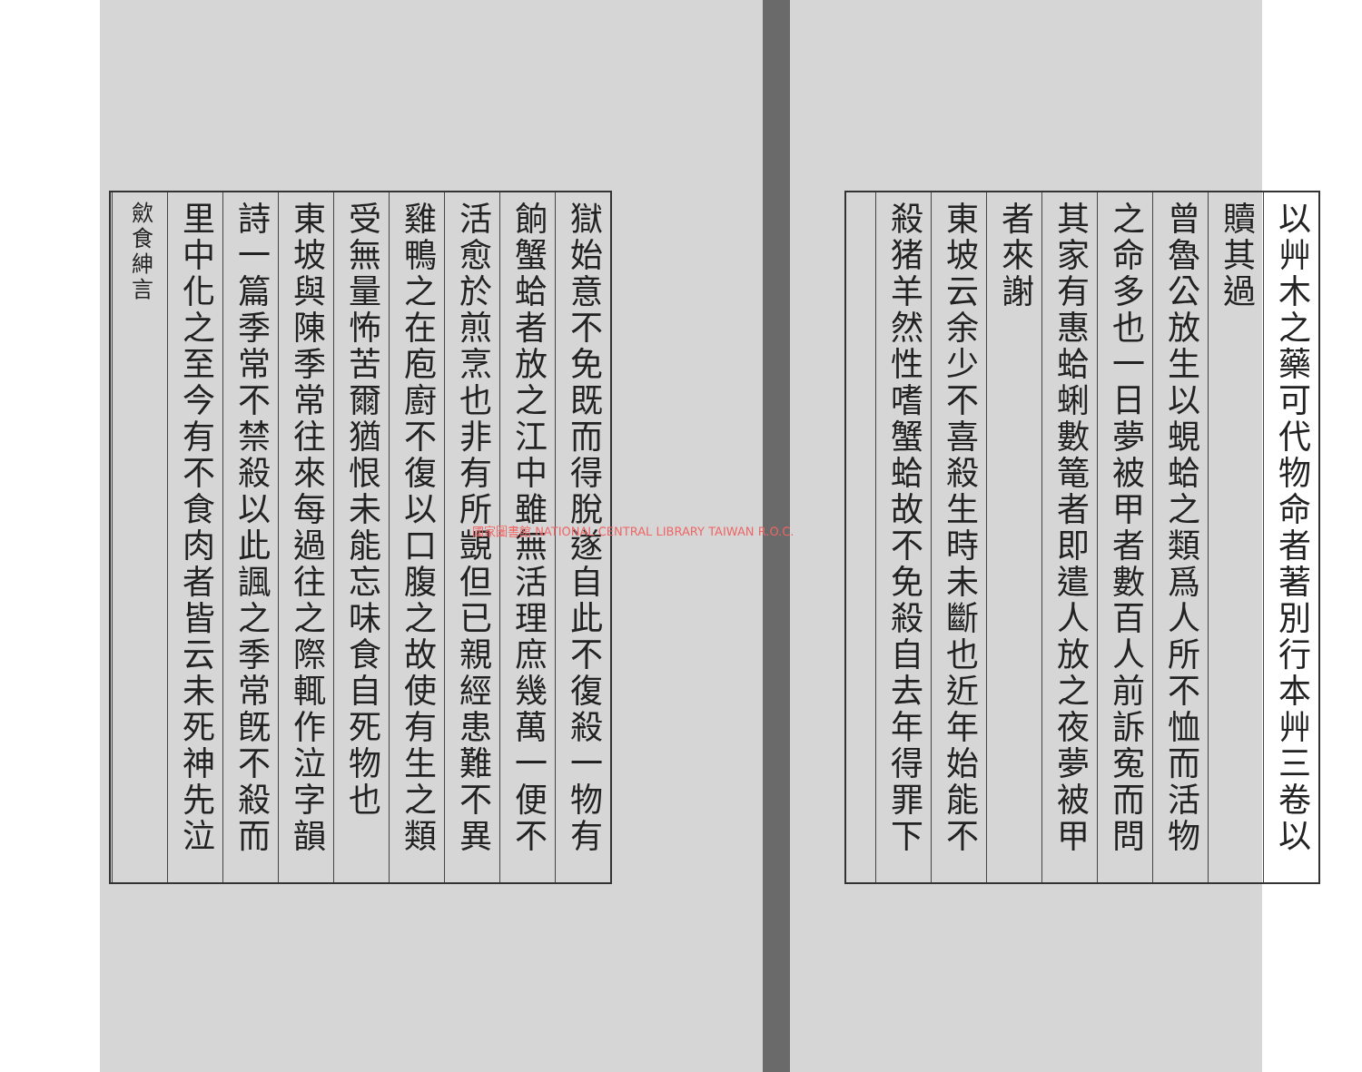以艸木之藥可代物命者著別行本艸三卷以
贖其過
曾魯公放生以蜆蛤之類爲人所不恤而活物
之命多也一日夢被甲者數百人前訴寃而問
其家有惠蛤蜊數篭者即遣人放之夜夢被甲
者來謝
東坡云余少不喜殺生時未斷也近年始能不
殺猪羊然性嗜蟹蛤故不免殺自去年得罪下
獄始意不免既而得脫遂自此不復殺一物有
餉蟹蛤者放之江中雖無活理庶幾萬一便不
活愈於煎烹也非有所覬但已親經患難不異
雞鴨之在庖廚不復以口腹之故使有生之類
受無量怖苦爾猶恨未能忘味食自死物也
東坡與陳季常往來每過往之際輒作泣字韻
詩一篇季常不禁殺以此諷之季常旣不殺而
里中化之至今有不食肉者皆云未死神先泣
歛食紳言
國家圖書館 NATIONAL CENTRAL LIBRARY TAIWAN R.O.C.